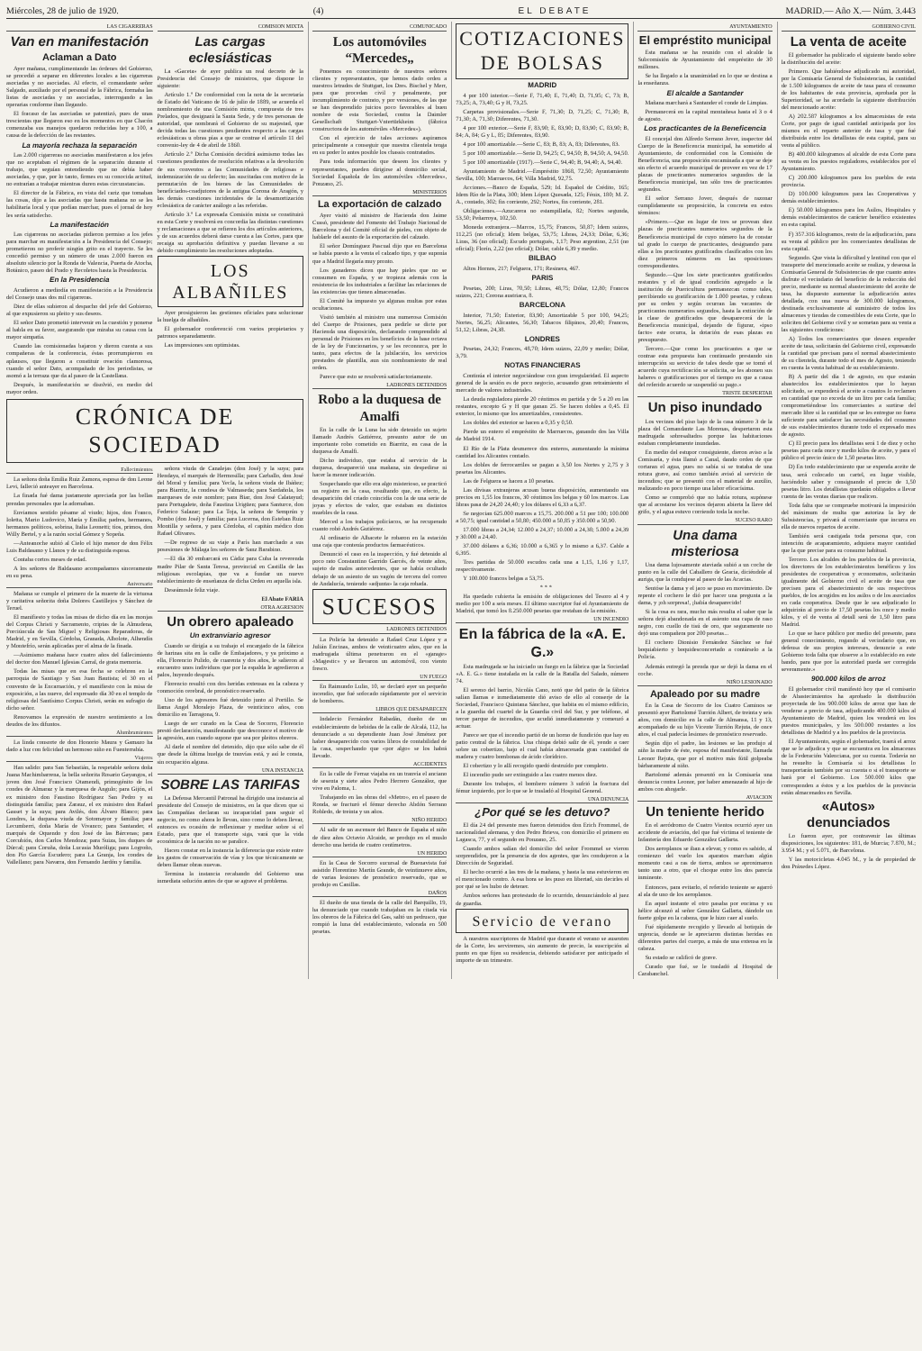Miércoles, 28 de julio de 1920. (4) EL DEBATE MADRID.— Año X.— Núm. 3.443
LAS CIGARRERAS
Van en manifestación
Aclaman a Dato
Ayer mañana, cumplimentando las órdenes del Gobierno, se procedió a separar en diferentes locales a las cigarreras asociadas y no asociadas. Al efecto, el comandante señor Salgado, auxiliado por el personal de la Fábrica, formaba las listas de asociadas y no asociadas, interrogando a las operarias conforme iban llegando.
El fracaso de las asociadas se patentizó, pues de unas trescientas que llegaron eso en los momentos en que Chacón comenzaba sus manejos quedaron reducidas hoy a 100, a causa de la defección de las restantes.
La mayoría rechaza la separación
Las 2.000 cigarreras no asociadas manifestaron a los jefes que no aceptaban el régimen de la separación durante el trabajo, que seguían entendiendo que no debía haber asociadas, y que, por lo tanto, firmes en su conocida actitud, no entrarían a trabajar mientras duren estas circunstancias.
El director de la Fábrica, en vista del cariz que tomaban las cosas, dijo a las asociadas que hasta mañana no se les habilitaría local y que podían marchar, pues el jornal de hoy les sería satisfecho.
La manifestación
Las cigarreras no asociadas pidieron permiso a los jefes para marchar en manifestación a la Presidencia del Consejo; prometieron no proferir ningún grito en el trayecto. Se les concedió permiso y un número de unas 2.000 fueron en absoluto silencio por la Ronda de Valencia, Puerta de Atocha, Botánico, paseo del Prado y Recoletos hasta la Presidencia.
En la Presidencia
Acudieron a mediodía en manifestación a la Presidencia del Consejo unas dos mil cigarreras.
Diez de ellas subieron al despacho del jefe del Gobierno, al que expusieron su pleito y sus deseos.
El señor Dato prometió intervenir en la cuestión y ponerse al habla en su favor, asegurando que miraba su causa con la mayor simpatía.
Cuando las comisionadas bajaron y dieron cuenta a sus compañeras de la conferencia, éstas prorrumpieron en aplausos, que llegaron a constituir ovación clamorosa, cuando el señor Dato, acompañado de los periodistas, se asomó a la terraza que da al paseo de la Castellana.
Después, la manifestación se disolvió, en medio del mayor orden.
COMISION MIXTA
Las cargas eclesiásticas
La «Gaceta» de ayer publica un real decreto de la Presidencia del Consejo de ministros, que dispone lo siguiente:
Artículo 1.º De conformidad con la nota de la secretaría de Estado del Vaticano de 16 de julio de 1889, se acuerda el nombramiento de una Comisión mixta, compuesta de tres Prelados, que designará la Santa Sede, y de tres personas de autoridad, que nombrará el Gobierno de su majestad, que decida todas las cuestiones pendientes respecto a las cargas eclesiásticas u obras pías a que se contrae el artículo 11 del convenio-ley de 4 de abril de 1860.
Artículo 2.º Dicha Comisión decidirá asimismo todas las cuestiones pendientes de resolución relativas a la devolución de sus conventos a las Comunidades de religiosas e indemnización de su defecto; las suscitadas con motivo de la permutación de los bienes de las Comunidades de beneficiados-coadjutores de la antigua Corona de Aragón, y las demás cuestiones incidentales de la desamortización eclesiástica de carácter análogo a las referidas.
Artículo 3.º La expresada Comisión mixta se constituirá en esta Corte y resolverá en concordia las distintas cuestiones y reclamaciones a que se refieren los dos artículos anteriores, y de sus acuerdos deberá darse cuenta a las Cortes, para que recaiga su aprobación definitiva y puedan llevarse a su debido cumplimiento las resoluciones adoptadas.
LOS ALBAÑILES
Ayer prosiguieron las gestiones oficiales para solucionar la huelga de albañiles.
El gobernador conferenció con varios propietarios y patronos separadamente.
Las impresiones son optimistas.
CRÓNICA DE SOCIEDAD
Fallecimientos
La señora doña Emilia Ruiz Zamora, esposa de don Leone Levi, falleció anteayer en Barcelona.
La finada fué dama justamente apreciada por las bellas prendas personales que la adornaban.
Enviamos sentido pésame al viudo; hijos, don Franco, Ioletta, Mario Ludovico, María y Emilia; padres, hermanos, hermanos políticos, sobrina, Italia Leonetti; tíos, primos, don Willy Bertel, y a la razón social Gómez y Sopeña.
—Anteanoche subió al Cielo el hijo menor de don Félix Luis Baldasano y Llanos y de su distinguida esposa.
Contaba cortos meses de edad.
A los señores de Baldasano acompañamos sinceramente en su pena.
Aniversario
Mañana se cumple el primero de la muerte de la virtuosa y caritativa señorita doña Dolores Castillejos y Sánchez de Teruel.
El manifiesto y todas las misas de dicho día en las monjas del Corpus Christi y Sacramento, criptas de la Almudena, Porciúncula de San Miguel y Religiosas Reparadoras, de Madrid, y en Sevilla, Córdoba, Granada, Albolote, Alhendín y Montefrío, serán aplicadas por el alma de la finada.
—Asimismo mañana hace cuatro años del fallecimiento del doctor don Manuel Iglesias Carral, de grata memoria.
Todas las misas que en esa fecha se celebren en la parroquia de Santiago y San Juan Bautista; el 30 en el convento de la Encarnación, y el manifiesto con la misa de exposición, a las nueve, del expresado día 30 en el templo de religiosas del Santísimo Corpus Christi, serán en sufragio de dicho señor.
Renovamos la expresión de nuestro sentimiento a los deudos de los difuntos.
Alumbramientos
La linda consorte de don Honorio Maura y Gamazo ha dado a luz con felicidad un hermoso niño en Fuenterrabía.
Viajeros
Han salido: para San Sebastián, la respetable señora doña Juana Machimbarrena, la bella señorita Rosario Gayangos, el joven don José Francisco Otamendi, primogénito de los condes de Almaraz y la marquesa de Angulo; para Gijón, el ex ministro don Faustino Rodríguez San Pedro y su distinguida familia; para Zarauz, el ex ministro don Rafael Gasset y la suya; para Avilés, don Álvaro Blanco; para Londres, la duquesa viuda de Sotomayor y familia; para Lecumberri, doña María de Vivanco; para Santander, el marqués de Oquendo y don José de las Bárcenas; para Corcubión, don Carlos Mendoza; para Suiza, los duques de Dúrcal; para Coruña, doña Lucasia Muróliga; para Logroño, don Pío García Escudero; para La Granja, los condes de Vallellano; para Navarra, don Fernando Jardón y familia.
señora viuda de Canalejas (don José) y la suya; para Hendaya, el marqués de Hermosilla; para Carballo, don José del Moral y familia; para Yecla, la señora viuda de Ibáñez; para Biarritz, la condesa de Valmaseda; para Sardañola, los marqueses de este nombre; para Biar, don José Calatayud; para Portugalete, doña Faustina Urigüen; para Santurce, don Federico Salazar; para La Toja, la señora de Semprún y Pombo (don José) y familia; para Lucerna, don Esteban Ruiz Montilla y señora, y para Córdoba, el capitán médico don Rafael Olivares.
—De regreso de su viaje a París han marchado a sus posesiones de Málaga los señores de Sanz Barabino.
—El día 30 embarcará en Cádiz para Cuba la reverenda madre Pilar de Santa Teresa, provincial en Castilla de las religiosas escolapias, que va a fundar un nuevo establecimiento de enseñanza de dicha Orden en aquella isla.
Deseámosle feliz viaje.
El Abate FARIA
OTRA AGRESION
Un obrero apaleado
Un extranviario agresor
Cuando se dirigía a su trabajo el encargado de la fábrica de harinas sita en la calle de Embajadores, y ya próximo a ella, Florencio Pulido, de cuarenta y dos años, le salieron al encuentro unos individuos que por la espalda le agredieron a palos, huyendo después.
Florencio resultó con dos heridas extensas en la cabeza y conmoción cerebral, de pronóstico reservado.
Uno de los agresores fué detenido junto al Portillo. Se llama Angel Moralejo Plaza, de veinticinco años, con domicilio en Tarragona, 9.
Luego de ser curado en la Casa de Socorro, Florencio prestó declaración, manifestando que desconoce el motivo de la agresión, aun cuando supone que sea por pleitos obreros.
Al darle el nombre del detenido, dijo que sólo sabe de él que desde la última huelga de tranvías está, y así le consta, sin ocupación alguna.
UNA INSTANCIA
SOBRE LAS TARIFAS
La Defensa Mercantil Patronal ha dirigido una instancia al presidente del Consejo de ministros, en la que dicen que si las Compañías declaran su incapacidad para seguir el negocio, no como ahora lo llevan, sino como lo deben llevar, entonces es ocasión de reflexionar y meditar sobre si el Estado, para que el transporte siga, vará que la vida económica de la nación no se paralice.
Hacen constar en la instancia la diferencia que existe entre los gastos de conservación de vías y los que técnicamente se deben llamar obras nuevas.
Termina la instancia recabando del Gobierno una inmediata solución antes de que se agrave el problema.
COMUNICADO
Los automóviles “Mercedes„
Ponemos en conocimiento de nuestros señores clientes y representantes, que hemos dado orden a nuestros letrados de Stuttgart, los Dres. Bischel y Merr, para que procedan civil y penalmente, por incumplimiento de contrato, y por versiones, de las que se han desprendido juicios poco favorables al buen nombre de esta Sociedad, contra la Daimler Gesellschaft Stuttgart-Vntertürkheim (fábrica constructora de los automóviles «Mercedes»).
Con el ejercicio de tales acciones aspiramos principalmente a conseguir que nuestra clientela tenga en su poder lo antes posible los chassis contratados.
Para toda información que deseen los clientes y representantes, pueden dirigirse al domicilio social, Sociedad Española de los automóviles «Mercedes», Ponzano, 25.
MINISTERIOS
La exportación de calzado
Ayer visitó al ministro de Hacienda don Jaime Cussó, presidente del Fomento del Trabajo Nacional de Barcelona y del Comité oficial de pieles, con objeto de hablarle del asunto de la exportación del calzado.
El señor Domínguez Pascual dijo que en Barcelona se había puesto a la venta el calzado tipo, y que suponía que a Madrid llegaría muy pronto.
Los ganaderos dicen que hay pieles que no se consumen en España, y se tropieza además con la resistencia de los industriales a facilitar las relaciones de las existencias que tienen almacenadas.
El Comité ha impuesto ya algunas multas por estas ocultaciones.
Visitó también al ministro una numerosa Comisión del Cuerpo de Prisiones, para pedirle se dicte por Hacienda una disposición, declarando comprendido al personal de Prisiones en los beneficios de la base octava de la ley de Funcionarios, y se les reconozca, por lo tanto, para efectos de la jubilación, los servicios prestados de plantilla, aun sin nombramiento de real orden.
Parece que esto se resolverá satisfactoriamente.
LADRONES DETENIDOS
Robo a la duquesa de Amalfi
En la calle de la Luna ha sido detenido un sujeto llamado Andrés Gutiérrez, presunto autor de un importante robo cometido en Biarritz, en casa de la duquesa de Amalfi.
Dicho individuo, que estaba al servicio de la duquesa, desapareció una mañana, sin despedirse ni hacer la menor indicación.
Sospechando que ello era algo misterioso, se practicó un registro en la casa, resultando que, en efecto, la desaparición del criado coincidía con la de una serie de joyas y efectos de valor, que estaban en distintos muebles de la casa.
Merced a los trabajos policíacos, se ha recuperado cuanto robó Andrés Gutiérrez.
Al ordinario de Albacete le robaron en la estación una caja que contenía productos farmacéuticos.
Denunció el caso en la inspección, y fué detenido al poco rato Constantino Garrido Garcés, de veinte años, sujeto de malos antecedentes, que se había ocultado debajo de un asiento de un vagón de tercera del correo de Andalucía, teniendo «adjunta» la caja robada.
SUCESOS
LADRONES DETENIDOS
La Policía ha detenido a Rafael Cruz López y a Julián Encinas, ambos de veinticuatro años, que en la madrugada última penetraron en el «garage» «Magestic» y se llevaron un automóvil, con viento fresco.
UN FUEGO
En Raimundo Lulio, 10, se declaró ayer un pequeño incendio, que fué sofocado rápidamente por el servicio de bomberos.
LIBROS QUE DESAPARECEN
Indalecio Fernández Rabadán, dueño de un establecimiento de bebidas de la calle de Alcalá, 112, ha denunciado a su dependiente Juan José Jiménez por haber desaparecido con varios libros de contabilidad de la casa, sospechando que «por algo» se los habrá llevado.
ACCIDENTES
En la calle de Ferraz viajaba en un tranvía el anciano de sesenta y siete años Pedro Herrero González, que vive en Paloma, 1.
Trabajando en las obras del «Metro», en el paseo de Ronda, se fracturó el fémur derecho Abdón Serrano Robledo, de treinta y un años.
NIÑO HERIDO
Al salir de un ascensor del Banco de España el niño de diez años Octavio Alcaide, se produjo en el muslo derecho una herida de cuatro centímetros.
UN HERIDO
En la Casa de Socorro sucursal de Buenavista fué asistido Florentino Martín Grande, de veintinueve años, de varias lesiones de pronóstico reservado, que se produjo en Canillas.
DAÑOS
El dueño de una tienda de la calle del Barquillo, 19, ha denunciado que cuando trabajaban en la citada vía los obreros de la Fábrica del Gas, saltó un pedrusco, que rompió la luna del establecimiento, valorada en 500 pesetas.
COTIZACIONES DE BOLSAS
MADRID
4 por 100 interior.—Serie F, 71,40; E, 71,40; D, 71,95; C, 73; B, 73,25; A, 73,40; G y H, 73,25.
Carpetas provisionales.—Serie F, 71,30; D, 71,25; C, 71,30; B, 71,30; A, 71,30; Diferentes, 71,30.
4 por 100 exterior.—Serie F, 83,90; E, 83,90; D, 83,90; C, 83,90; B, 84; A, 84; G y L, 85; Diferentes, 83,90.
4 por 100 amortizable.—Serie C, 83; B, 83; A, 83; Diferentes, 83.
5 por 100 amortizable.—Serie D, 94,25; C, 94,50; B, 94,50; A, 94,50.
5 por 100 amortizable (1917).—Serie C, 94,40; B, 94,40; A, 94,40.
Ayuntamiento de Madrid.—Empréstito 1868, 72,50; Ayuntamiento Sevilla, 100; Marruecos, 64; Villa Madrid, 92,75.
Acciones.—Banco de España, 529; Id. Español de Crédito, 165; Idem Río de la Plata, 300; Idem López Quesada, 125; Fénix, 180; M. Z. A., contado, 302; fin corriente, 292; Nortes, fin corriente, 281.
Obligaciones.—Azucarera no estampillada, 82; Nortes segunda, 53,50; Peñarroya, 102,50.
Moneda extranjera.—Marcos, 15,75; Francos, 50,87; Idem suizos, 112,25 (no oficial); Idem belgas, 53,75; Libras, 24,33; Dólar, 6,36; Liras, 36 (no oficial); Escudo portugués, 1,17; Peso argentino, 2,51 (no oficial); Florín, 2,22 (no oficial); Dólar, cable 6,39 y medio.
BILBAO
Altos Hornos, 217; Felguera, 171; Resinera, 467.
PARIS
Pesetas, 200; Liras, 70,50; Libras, 48,75; Dólar, 12,80; Francos suizos, 221; Corona austriaca, 8.
BARCELONA
Interior, 71,50; Exterior, 83,90; Amortizable 5 por 100, 94,25; Nortes, 56,25; Alicantes, 56,30; Tabacos filipinos, 20,40; Francos, 51,12; Libras, 24,38.
LONDRES
Pesetas, 24,32; Francos, 48,70; Idem suizos, 22,09 y medio; Dólar, 3,79.
NOTAS FINANCIERAS
Continúa el interior negociándose con gran irregularidad. El aspecto general de la sesión es de poco negocio, acusando gran retraimiento el mercado de valores industriales.
La deuda reguladora pierde 20 céntimos en partida y de 5 a 20 en las restantes, excepto G y H que ganan 25. Se hacen dobles a 0,45. El exterior, lo mismo que los amortizables, consistentes.
Los dobles del exterior se hacen a 0,35 y 0,50.
Pierde un entero el empréstito de Marruecos, ganando dos las Villa de Madrid 1914.
El Río de la Plata desmerece dos enteros, aumentando la mínima cantidad los Alicantes contado.
Los dobles de ferrocarriles se pagan a 3,50 los Nortes y 2,75 y 3 pesetas los Alicantes.
Las de Felguera se hacen a 10 pesetas.
Las divisas extranjeras acusan buena disposición, aumentando sus precios en 1,55 los francos, 30 céntimos los belgas y 60 los marcos. Las libras pasa de 24,20 24,40; y los dólares el 6,33 a 6,37.
Se negocian 625.000 marcos a 15,75. 200.000 a 51 por 100; 100.000 a 50,75; igual cantidad a 50,80; 450.000 a 50,85 y 350.000 a 50,90.
17.000 libras a 24,34; 12.000 a 24,37; 10.000 a 24,38; 5.000 a 24,39 y 30.000 a 24,40.
37.000 dólares a 6,36; 10.000 a 6,365 y lo mismo a 6,37. Cable a 6,395.
Tres partidas de 50.000 escudos cada una a 1,15, 1,16 y 1,17, respectivamente.
Y 100.000 francos belgas a 53,75.
* * *
Ha quedado cubierta la emisión de obligaciones del Tesoro al 4 y medio por 100 a seis meses. El último suscriptor fué el Ayuntamiento de Madrid, que tomó los 8.250.000 pesetas que restaban de la emisión.
UN INCENDIO
En la fábrica de la «A. E. G.»
Esta madrugada se ha iniciado un fuego en la fábrica que la Sociedad «A. E. G.» tiene instalada en la calle de la Batalla del Salado, número 74.
El sereno del barrio, Nicolás Cano, notó que del patio de la fábrica salían llamas e inmediatamente dió aviso de ello al conserje de la Sociedad, Francisco Quintana Sánchez, que habita en el mismo edificio, a la guardia del cuartel de la Guardia civil del Sur, y por teléfono, al tercer parque de incendios, que acudió inmediatamente y comenzó a actuar.
Parece ser que el incendio partió de un horno de fundición que hay en patio central de la fábrica. Una chispa debió salir de él, yendo a caer sobre un cobertizo, bajo el cual había almacenada gran cantidad de madera y cuatro bombonas de ácido clorídrico.
El cobertizo y lo allí recogido quedó destruído por completo.
El incendio pudo ser extinguido a las cuatro menos diez.
Durante los trabajos, el bombero número 3 sufrió la fractura del fémur izquierdo, por lo que se le trasladó al Hospital General.
UNA DENUNCIA
¿Por qué se les detuvo?
El día 24 del presente mes fueron detenidos don Erich Frommel, de nacionalidad alemana, y don Pedro Brieva, con domicilio el primero en Lagasca, 77, y el segundo en Ponzano, 25.
Cuando ambos salían del domicilio del señor Frommel se vieron sorprendidos, por la presencia de dos agentes, que les condujeron a la Dirección de Seguridad.
El hecho ocurrió a las tres de la mañana, y hasta la una estuvieron en el mencionado centro. A esa hora se les puso en libertad, sin decirles el por qué se les hubo de detener.
Ambos señores han protestado de lo ocurrido, denunciándolo al juez de guardia.
Servicio de verano
A nuestros suscriptores de Madrid que durante el verano se ausenten de la Corte, les serviremos, sin aumento de precio, la suscripción al punto en que fijen su residencia, debiendo satisfacer por anticipado el importe de un trimestre.
AYUNTAMIENTO
El empréstito municipal
Esta mañana se ha reunido con el alcalde la Subcomisión de Ayuntamiento del empréstito de 30 millones.
Se ha llegado a la unanimidad en lo que se destina a la enseñanza.
El alcalde a Santander
Mañana marchará a Santander el conde de Limpias.
Permanecerá en la capital montañesa hasta el 3 o 4 de agosto.
Los practicantes de la Beneficencia
El concejal don Alfredo Serrano Jover, inspector del Cuerpo de la Beneficencia municipal, ha sometido al Ayuntamiento, de conformidad con la Comisión de Beneficencia, una proposición encaminada a que se deje sin efecto el acuerdo municipal de proveer en vez de 17 plazas de practicantes numerarios segundos de la Beneficencia municipal, tan sólo tres de practicantes segundos.
El señor Serrano Jover, después de razonar cumplidamente su proposición, la concreta en estos términos:
«Primero.—Que en lugar de tres se provean diez plazas de practicantes numerarios segundos de la Beneficencia municipal de cuyo número ha de constar tal grado lo cuerpo de practicantes, designando para ellas a los practicantes gratificados clasificados con los diez primeros números en las oposiciones correspondientes.
Segundo.—Que los siete practicantes gratificados restantes y el de igual condición agregado a la institución de Puericultura permanezcan como tales, percibiendo su gratificación de 1.000 pesetas, y cubran por su orden y según ocurran las vacantes de practicantes numerarios segundos, hasta la extinción de la clase de gratificados que desaparecerá de la Beneficencia municipal, dejando de figurar, «ipso facto» este ocurra, la dotación de esas plazas en presupuesto.
Tercero.—Que como los practicantes a que se contrae esta propuesta han continuado prestando sin interrupción su servicio de tales desde que se tomó el acuerdo cuya rectificación se solicita, se les abonen sus haberes o gratificaciones por el tiempo en que a causa del referido acuerdo se suspendió su pago.»
TRISTE DESPERTAR
Un piso inundado
Los vecinos del piso bajo de la casa número 3 de la plaza del Comandante Las Morenas, despertaron esta madrugada sobresaltados porque las habitaciones estaban completamente inundadas.
En medio del estupor consiguiente, dieron aviso a la Comisaría, y ésta llamó a Canal, dando orden de que cortaran el agua, pues no sabía si se trataba de una rotura grave, así como también avisó al servicio de incendios; que se presentó con el material de auxilio, realizando en poco tiempo una labor eficacísima.
Como se comprobó que no había rotura, supónese que al acostarse los vecinos dejaron abierta la llave del grifo, y el agua estuvo corriendo toda la noche.
SUCESO RARO
Una dama misteriosa
Una dama lujosamente ataviada subió a un coche de punto en la calle del Caballero de Gracia, diciéndole al auriga, que la condujese al paseo de las Acacias.
Sentóse la dama y el jaco se puso en movimiento. De repente el cochero le dió por hacer una pregunta a la dama, y ¡oh sorpresa!, ¡había desaparecido!
Si la cosa es rara, mucho más resulta el saber que la señora dejó abandonada en el asiento una capa de raso negro, con cuello de tisú de oro, que seguramente no dejó una compañera por 200 pesetas...
El cochero Dionisio Fernández Sánchez se fué boquiabierto y boquidesconcertado a contárselo a la Policía.
Además entregó la prenda que se dejó la dama en el coche.
NIÑO LESIONADO
Apaleado por su madre
En la Casa de Socorro de los Cuatro Caminos se presentó ayer Bartolomé Turrión Albert, de treinta y seis años, con domicilio en la calle de Almansa, 11 y 13, acompañado de su hijo Vicente Turrión Rejuta, de once años, el cual padecía lesiones de pronóstico reservado.
Según dijo el padre, las lesiones se las produjo al niño la madre de éste, esposa del manifestante, llamada Leonor Rejuta, que por el motivo más fútil golpeaba bárbaramente al niño.
Bartolomé además presentó en la Comisaría una denuncia contra Leonor, por haber amenazado al hijo de ambos con ahogarle.
AVIACION
Un teniente herido
En el aeródromo de Cuatro Vientos ocurrió ayer un accidente de aviación, del que fué víctima el teniente de Infantería don Eduardo González Gallarta.
Dos aeroplanos se iban a elevar, y como es sabido, al comienzo del vuelo los aparatos marchan algún momento casi a ras de tierra, ambos se aproximaron tanto uno a otro, que el choque entre los dos parecía inminente.
Entonces, para evitarlo, el referido teniente se agarró al ala de uno de los aeroplanos.
En aquel instante el otro pasaba por encima y su hélice alcanzó al señor González Gallarta, dándole un fuerte golpe en la cabeza, que le hizo caer al suelo.
Fué rápidamente recogido y llevado al botiquín de urgencia, donde se le apreciaron distintas heridas en diferentes partes del cuerpo, a más de una extensa en la cabeza.
Su estado se calificó de grave.
Curado que fué, se le trasladó al Hospital de Carabanchel.
GOBIERNO CIVIL
La venta de aceite
El gobernador ha publicado el siguiente bando sobre la distribución del aceite:
Primero. Que habiéndose adjudicado mi autoridad, por la Comisaría General de Subsistencias, la cantidad de 1.500 kilogramos de aceite de tasa para el consumo de los habitantes de esta provincia, aprobada por la Superioridad, se ha acordado la siguiente distribución del mencionado aceite:
A) 202.587 kilogramos a los almacenistas de esta Corte, por pago de igual cantidad anticipada por los mismos en el reparto anterior de tasa y que fué distribuida entre los detallistas de esta capital, para su venta al público.
B) 400.000 kilogramos al alcalde de esta Corte para su venta en los puestos reguladores, establecidos por el Ayuntamiento.
C) 200.000 kilogramos para los pueblos de esta provincia.
D) 100.000 kilogramos para las Cooperativas y demás establecimientos.
E) 50.000 kilogramos para los Asilos, Hospitales y demás establecimientos de carácter benéfico existentes en esta capital.
F) 357.316 kilogramos, resto de la adjudicación, para su venta al público por los comerciantes detallistas de esta capital.
Segundo. Que vista la dificultad y lentitud con que el transporte del mencionado aceite se realiza, y deseosa la Comisaría General de Subsistencias de que cuanto antes disfrute el vecindario del beneficio de la reducción del precio, mediante su normal abastecimiento del aceite de tasa, ha dispuesto aumentar la adjudicación antes detallada, con una nueva de 300.000 kilogramos, destinada exclusivamente al suministro de todos los almacenes y tiendas de comestibles de esta Corte, que lo soliciten del Gobierno civil y se sometan para su venta a las siguientes condiciones:
A) Todos los comerciantes que deseen expender aceite de tasa, solicitarán del Gobierno civil, expresando la cantidad que precisan para el normal abastecimiento de su clientela, durante todo el mes de Agosto, teniendo en cuenta la venta habitual de su establecimiento.
B) A partir del día 1 de agosto, en que estarán abastecidos los establecimientos que lo hayan solicitado, se expenderá el aceite a cuantos lo reclamen en cantidad que no exceda de un litro por cada familia; comprometiéndose los comerciantes a surtirse del mercado libre si la cantidad que se les entregue no fuera suficiente para satisfacer las necesidades del consumo de sus establecimientos durante todo el expresado mes de agosto.
C) El precio para los detallistas será 1 de diez y ocho pesetas para cada once y medio kilos de aceite, y para el público el precio único de 1,50 pesetas litro.
D) En todo establecimiento que se expenda aceite de tasa, será colocado un cartel, en lugar visible, haciéndolo saber y consignando el precio de 1,50 pesetas litro. Los detallistas quedarán obligados a llevar cuenta de las ventas diarias que realicen.
Toda falta que se compruebe motivará la imposición del máximum de multa que autoriza la ley de Subsistencias, y privará al comerciante que incurra en ella de nuevos repartos de aceite.
También será castigada toda persona que, con intención de acaparamiento, adquiera mayor cantidad que la que precise para su consumo habitual.
Tercero. Los alcaldes de los pueblos de la provincia, los directores de los establecimientos benéficos y los presidentes de cooperativas y economatos, solicitarán igualmente del Gobierno civil el aceite de tasa que precisen para el abastecimiento de sus respectivos pueblos, de los acogidos en los asilos o de los asociados en cada cooperativa. Desde que le sea adjudicado lo adquirirán al precio de 17,50 pesetas los once y medio kilos, y el de venta al detall será de 1,50 litro para Madrid.
Lo que se hace público por medio del presente, para general conocimiento, rogando al vecindario que, en defensa de sus propios intereses, denuncie a este Gobierno toda falta que observe a lo establecido en este bando, para que por la autoridad pueda ser corregida severamente.»
900.000 kilos de arroz
El gobernador civil manifestó hoy que el comisario de Abastecimientos ha aprobado la distribución proyectada de los 900.000 kilos de arroz que han de venderse a precio de tasa, adjudicando 400.000 kilos al Ayuntamiento de Madrid, quien los venderá en los puestos municipales, y los 500.000 restantes a los detallistas de Madrid y a los pueblos de la provincia.
El Ayuntamiento, según el gobernador, traerá el arroz que se le adjudica y que se encuentra en los almacenes de la Federación Valenciana, por su cuenta. Todavía no ha resuelto la Comisaría si los detallistas lo transportarán también por su cuenta o si el transporte se hará por el Gobierno. Los 500.000 kilos que corresponden a éstos y a los pueblos de la provincia están almacenados en Sevilla.
«Autos» denunciados
Lo fueron ayer, por contravenir las últimas disposiciones, los siguientes: 181, de Murcia; 7.870, M.; 3.954 M.; y el 5.071, de Barcelona.
Y las motocicletas 4.045 M., y la de propiedad de don Práxedes López.